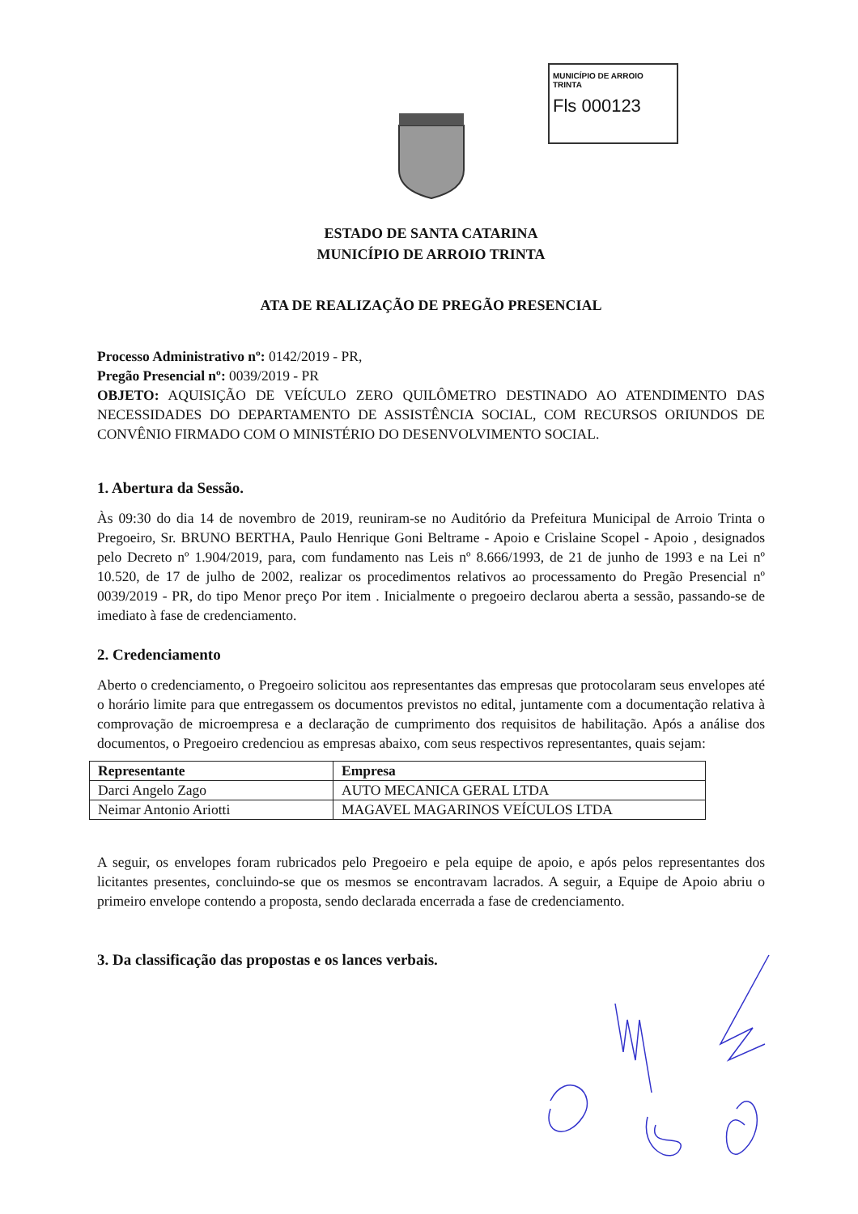MUNICÍPIO DE ARROIO TRINTA
Fls 000123
ESTADO DE SANTA CATARINA
MUNICÍPIO DE ARROIO TRINTA
ATA DE REALIZAÇÃO DE PREGÃO PRESENCIAL
Processo Administrativo nº: 0142/2019 - PR,
Pregão Presencial nº: 0039/2019 - PR
OBJETO: AQUISIÇÃO DE VEÍCULO ZERO QUILÔMETRO DESTINADO AO ATENDIMENTO DAS NECESSIDADES DO DEPARTAMENTO DE ASSISTÊNCIA SOCIAL, COM RECURSOS ORIUNDOS DE CONVÊNIO FIRMADO COM O MINISTÉRIO DO DESENVOLVIMENTO SOCIAL.
1. Abertura da Sessão.
Às 09:30 do dia 14 de novembro de 2019, reuniram-se no Auditório da Prefeitura Municipal de Arroio Trinta o Pregoeiro, Sr. BRUNO BERTHA, Paulo Henrique Goni Beltrame - Apoio e Crislaine Scopel - Apoio , designados pelo Decreto nº 1.904/2019, para, com fundamento nas Leis nº 8.666/1993, de 21 de junho de 1993 e na Lei nº 10.520, de 17 de julho de 2002, realizar os procedimentos relativos ao processamento do Pregão Presencial nº 0039/2019 - PR, do tipo Menor preço Por item . Inicialmente o pregoeiro declarou aberta a sessão, passando-se de imediato à fase de credenciamento.
2. Credenciamento
Aberto o credenciamento, o Pregoeiro solicitou aos representantes das empresas que protocolaram seus envelopes até o horário limite para que entregassem os documentos previstos no edital, juntamente com a documentação relativa à comprovação de microempresa e a declaração de cumprimento dos requisitos de habilitação. Após a análise dos documentos, o Pregoeiro credenciou as empresas abaixo, com seus respectivos representantes, quais sejam:
| Representante | Empresa |
| --- | --- |
| Darci Angelo Zago | AUTO MECANICA GERAL LTDA |
| Neimar Antonio Ariotti | MAGAVEL MAGARINOS VEÍCULOS LTDA |
A seguir, os envelopes foram rubricados pelo Pregoeiro e pela equipe de apoio, e após pelos representantes dos licitantes presentes, concluindo-se que os mesmos se encontravam lacrados. A seguir, a Equipe de Apoio abriu o primeiro envelope contendo a proposta, sendo declarada encerrada a fase de credenciamento.
3. Da classificação das propostas e os lances verbais.